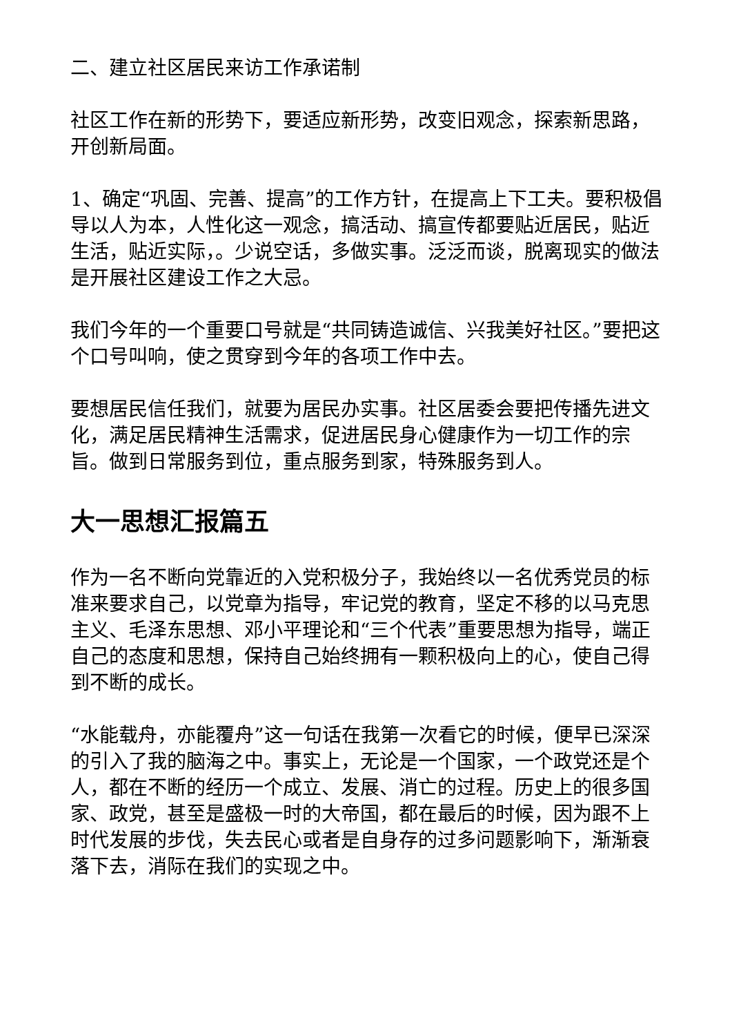二、建立社区居民来访工作承诺制
社区工作在新的形势下，要适应新形势，改变旧观念，探索新思路，开创新局面。
1、确定“巩固、完善、提高”的工作方针，在提高上下工夫。要积极倡导以人为本，人性化这一观念，搞活动、搞宣传都要贴近居民，贴近生活，贴近实际，。少说空话，多做实事。泛泛而谈，脱离现实的做法是开展社区建设工作之大忌。
我们今年的一个重要口号就是“共同铸造诚信、兴我美好社区。”要把这个口号叫响，使之贯穿到今年的各项工作中去。
要想居民信任我们，就要为居民办实事。社区居委会要把传播先进文化，满足居民精神生活需求，促进居民身心健康作为一切工作的宗旨。做到日常服务到位，重点服务到家，特殊服务到人。
大一思想汇报篇五
作为一名不断向党靠近的入党积极分子，我始终以一名优秀党员的标准来要求自己，以党章为指导，牢记党的教育，坚定不移的以马克思主义、毛泽东思想、邓小平理论和“三个代表”重要思想为指导，端正自己的态度和思想，保持自己始终拥有一颗积极向上的心，使自己得到不断的成长。
“水能载舟，亦能覆舟”这一句话在我第一次看它的时候，便早已深深的引入了我的脑海之中。事实上，无论是一个国家，一个政党还是个人，都在不断的经历一个成立、发展、消亡的过程。历史上的很多国家、政党，甚至是盛极一时的大帝国，都在最后的时候，因为跟不上时代发展的步伐，失去民心或者是自身存的过多问题影响下，渐渐衰落下去，消际在我们的实现之中。